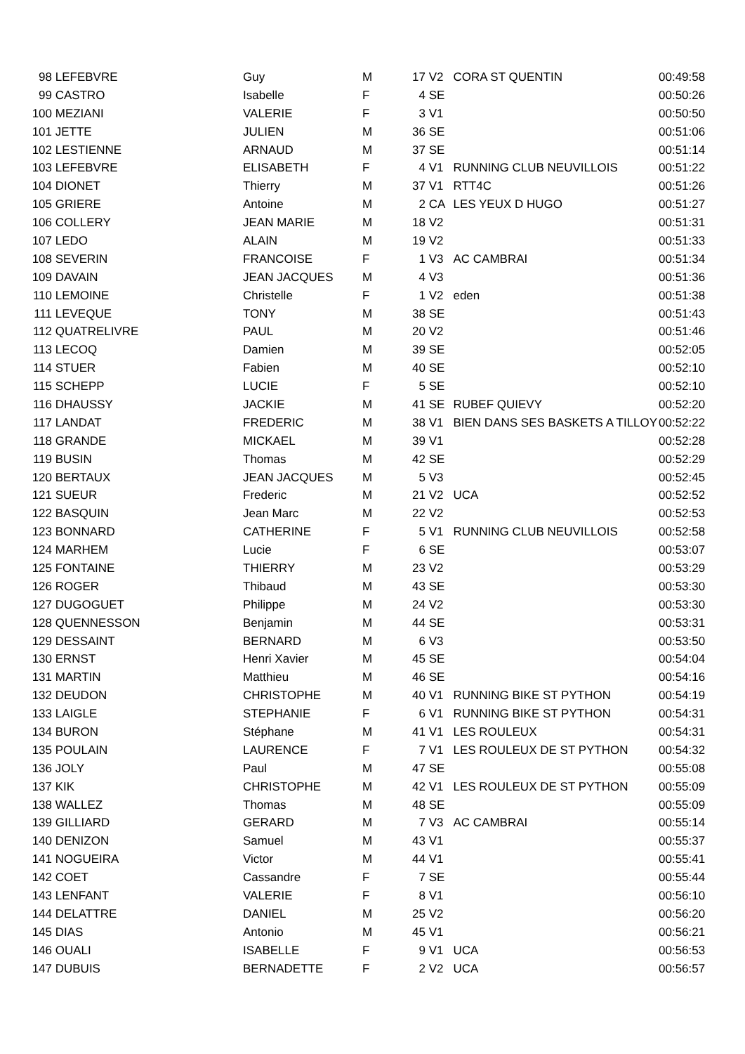| 98 | LEFEBVRE | Guy | M | 17 | V2 | CORA ST QUENTIN | 00:49:58 |
| 99 | CASTRO | Isabelle | F | 4 | SE | | 00:50:26 |
| 100 | MEZIANI | VALERIE | F | 3 | V1 | | 00:50:50 |
| 101 | JETTE | JULIEN | M | 36 | SE | | 00:51:06 |
| 102 | LESTIENNE | ARNAUD | M | 37 | SE | | 00:51:14 |
| 103 | LEFEBVRE | ELISABETH | F | 4 | V1 | RUNNING CLUB NEUVILLOIS | 00:51:22 |
| 104 | DIONET | Thierry | M | 37 | V1 | RTT4C | 00:51:26 |
| 105 | GRIERE | Antoine | M | 2 | CA | LES YEUX D HUGO | 00:51:27 |
| 106 | COLLERY | JEAN MARIE | M | 18 | V2 | | 00:51:31 |
| 107 | LEDO | ALAIN | M | 19 | V2 | | 00:51:33 |
| 108 | SEVERIN | FRANCOISE | F | 1 | V3 | AC CAMBRAI | 00:51:34 |
| 109 | DAVAIN | JEAN JACQUES | M | 4 | V3 | | 00:51:36 |
| 110 | LEMOINE | Christelle | F | 1 | V2 | eden | 00:51:38 |
| 111 | LEVEQUE | TONY | M | 38 | SE | | 00:51:43 |
| 112 | QUATRELIVRE | PAUL | M | 20 | V2 | | 00:51:46 |
| 113 | LECOQ | Damien | M | 39 | SE | | 00:52:05 |
| 114 | STUER | Fabien | M | 40 | SE | | 00:52:10 |
| 115 | SCHEPP | LUCIE | F | 5 | SE | | 00:52:10 |
| 116 | DHAUSSY | JACKIE | M | 41 | SE | RUBEF QUIEVY | 00:52:20 |
| 117 | LANDAT | FREDERIC | M | 38 | V1 | BIEN DANS SES BASKETS A TILLOY | 00:52:22 |
| 118 | GRANDE | MICKAEL | M | 39 | V1 | | 00:52:28 |
| 119 | BUSIN | Thomas | M | 42 | SE | | 00:52:29 |
| 120 | BERTAUX | JEAN JACQUES | M | 5 | V3 | | 00:52:45 |
| 121 | SUEUR | Frederic | M | 21 | V2 | UCA | 00:52:52 |
| 122 | BASQUIN | Jean Marc | M | 22 | V2 | | 00:52:53 |
| 123 | BONNARD | CATHERINE | F | 5 | V1 | RUNNING CLUB NEUVILLOIS | 00:52:58 |
| 124 | MARHEM | Lucie | F | 6 | SE | | 00:53:07 |
| 125 | FONTAINE | THIERRY | M | 23 | V2 | | 00:53:29 |
| 126 | ROGER | Thibaud | M | 43 | SE | | 00:53:30 |
| 127 | DUGOGUET | Philippe | M | 24 | V2 | | 00:53:30 |
| 128 | QUENNESSON | Benjamin | M | 44 | SE | | 00:53:31 |
| 129 | DESSAINT | BERNARD | M | 6 | V3 | | 00:53:50 |
| 130 | ERNST | Henri Xavier | M | 45 | SE | | 00:54:04 |
| 131 | MARTIN | Matthieu | M | 46 | SE | | 00:54:16 |
| 132 | DEUDON | CHRISTOPHE | M | 40 | V1 | RUNNING BIKE ST PYTHON | 00:54:19 |
| 133 | LAIGLE | STEPHANIE | F | 6 | V1 | RUNNING BIKE ST PYTHON | 00:54:31 |
| 134 | BURON | Stéphane | M | 41 | V1 | LES ROULEUX | 00:54:31 |
| 135 | POULAIN | LAURENCE | F | 7 | V1 | LES ROULEUX DE ST PYTHON | 00:54:32 |
| 136 | JOLY | Paul | M | 47 | SE | | 00:55:08 |
| 137 | KIK | CHRISTOPHE | M | 42 | V1 | LES ROULEUX DE ST PYTHON | 00:55:09 |
| 138 | WALLEZ | Thomas | M | 48 | SE | | 00:55:09 |
| 139 | GILLIARD | GERARD | M | 7 | V3 | AC CAMBRAI | 00:55:14 |
| 140 | DENIZON | Samuel | M | 43 | V1 | | 00:55:37 |
| 141 | NOGUEIRA | Victor | M | 44 | V1 | | 00:55:41 |
| 142 | COET | Cassandre | F | 7 | SE | | 00:55:44 |
| 143 | LENFANT | VALERIE | F | 8 | V1 | | 00:56:10 |
| 144 | DELATTRE | DANIEL | M | 25 | V2 | | 00:56:20 |
| 145 | DIAS | Antonio | M | 45 | V1 | | 00:56:21 |
| 146 | OUALI | ISABELLE | F | 9 | V1 | UCA | 00:56:53 |
| 147 | DUBUIS | BERNADETTE | F | 2 | V2 | UCA | 00:56:57 |